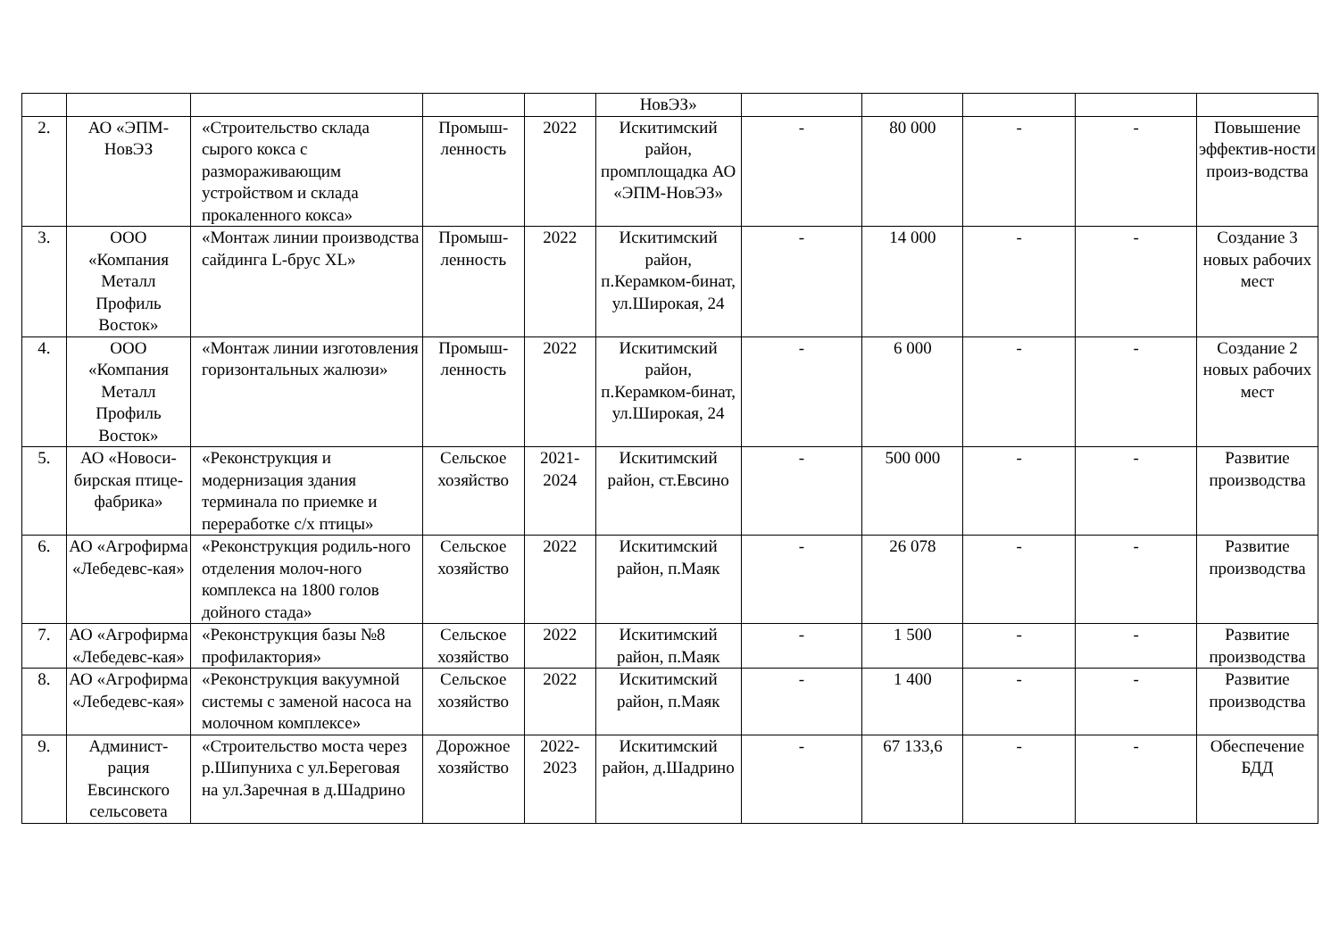| | | | | | НовЭЗ» | | | | | |
| 2. | АО «ЭПМ-НовЭЗ | «Строительство склада сырого кокса с размораживающим устройством и склада прокаленного кокса» | Промыш-ленность | 2022 | Искитимский район, промплощадка АО «ЭПМ-НовЭЗ» | - | 80 000 | - | - | Повышение эффектив-ности произ-водства |
| 3. | ООО «Компания Металл Профиль Восток» | «Монтаж линии производства сайдинга L-брус XL» | Промыш-ленность | 2022 | Искитимский район, п.Керамком-бинат, ул.Широкая, 24 | - | 14 000 | - | - | Создание 3 новых рабочих мест |
| 4. | ООО «Компания Металл Профиль Восток» | «Монтаж линии изготовления горизонтальных жалюзи» | Промыш-ленность | 2022 | Искитимский район, п.Керамком-бинат, ул.Широкая, 24 | - | 6 000 | - | - | Создание 2 новых рабочих мест |
| 5. | АО «Новоси-бирская птице-фабрика» | «Реконструкция и модернизация здания терминала по приемке и переработке с/х птицы» | Сельское хозяйство | 2021-2024 | Искитимский район, ст.Евсино | - | 500 000 | - | - | Развитие производства |
| 6. | АО «Агрофирма «Лебедевс-кая» | «Реконструкция родиль-ного отделения молоч-ного комплекса на 1800 голов дойного стада» | Сельское хозяйство | 2022 | Искитимский район, п.Маяк | - | 26 078 | - | - | Развитие производства |
| 7. | АО «Агрофирма «Лебедевс-кая» | «Реконструкция базы №8 профилактория» | Сельское хозяйство | 2022 | Искитимский район, п.Маяк | - | 1 500 | - | - | Развитие производства |
| 8. | АО «Агрофирма «Лебедевс-кая» | «Реконструкция вакуумной системы с заменой насоса на молочном комплексе» | Сельское хозяйство | 2022 | Искитимский район, п.Маяк | - | 1 400 | - | - | Развитие производства |
| 9. | Админист-рация Евсинского сельсовета | «Строительство моста через р.Шипуниха с ул.Береговая на ул.Заречная в д.Шадрино | Дорожное хозяйство | 2022-2023 | Искитимский район, д.Шадрино | - | 67 133,6 | - | - | Обеспечение БДД |